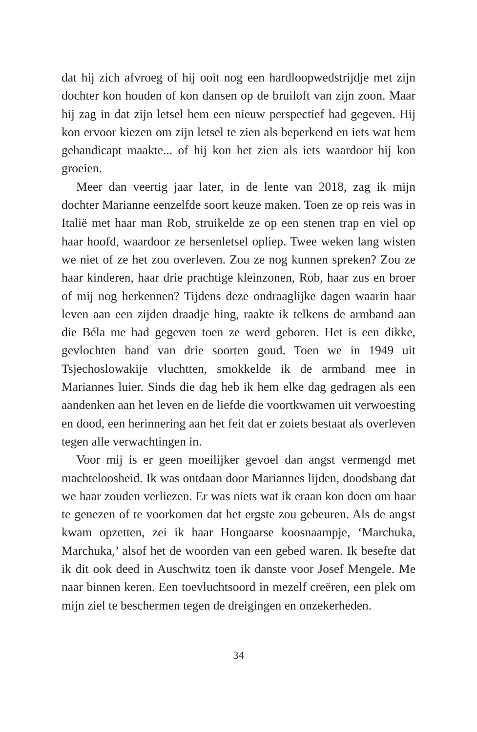dat hij zich afvroeg of hij ooit nog een hardloopwedstrijdje met zijn dochter kon houden of kon dansen op de bruiloft van zijn zoon. Maar hij zag in dat zijn letsel hem een nieuw perspectief had gegeven. Hij kon ervoor kiezen om zijn letsel te zien als beperkend en iets wat hem gehandicapt maakte... of hij kon het zien als iets waardoor hij kon groeien.
Meer dan veertig jaar later, in de lente van 2018, zag ik mijn dochter Marianne eenzelfde soort keuze maken. Toen ze op reis was in Italië met haar man Rob, struikelde ze op een stenen trap en viel op haar hoofd, waardoor ze hersenletsel opliep. Twee weken lang wisten we niet of ze het zou overleven. Zou ze nog kunnen spreken? Zou ze haar kinderen, haar drie prachtige kleinzonen, Rob, haar zus en broer of mij nog herkennen? Tijdens deze ondraaglijke dagen waarin haar leven aan een zijden draadje hing, raakte ik telkens de armband aan die Béla me had gegeven toen ze werd geboren. Het is een dikke, gevlochten band van drie soorten goud. Toen we in 1949 uit Tsjechoslowakije vluchtten, smokkelde ik de armband mee in Mariannes luier. Sinds die dag heb ik hem elke dag gedragen als een aandenken aan het leven en de liefde die voortkwamen uit verwoesting en dood, een herinnering aan het feit dat er zoiets bestaat als overleven tegen alle verwachtingen in.
Voor mij is er geen moeilijker gevoel dan angst vermengd met machteloosheid. Ik was ontdaan door Mariannes lijden, doodsbang dat we haar zouden verliezen. Er was niets wat ik eraan kon doen om haar te genezen of te voorkomen dat het ergste zou gebeuren. Als de angst kwam opzetten, zei ik haar Hongaarse koosnaampje, ‘Marchuka, Marchuka,’ alsof het de woorden van een gebed waren. Ik besefte dat ik dit ook deed in Auschwitz toen ik danste voor Josef Mengele. Me naar binnen keren. Een toevluchtsoord in mezelf creëren, een plek om mijn ziel te beschermen tegen de dreigingen en onzekerheden.
34